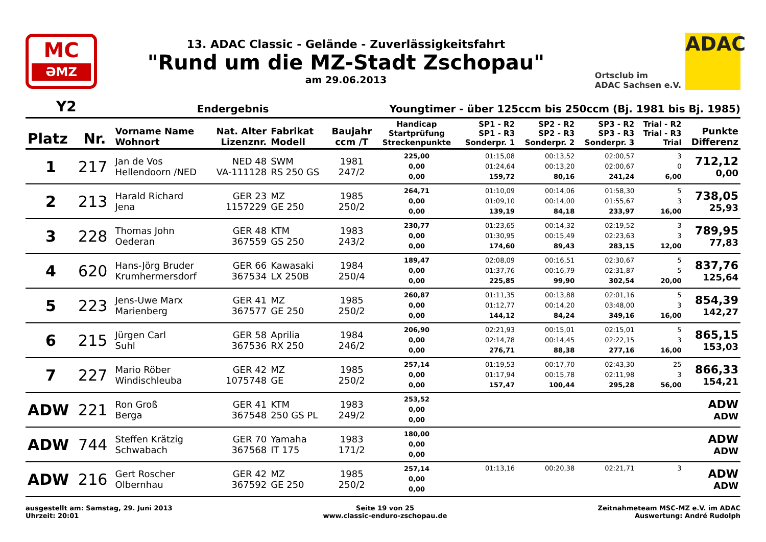MC
ƏMZ
13. ADAC Classic - Gelände - Zuverlässigkeitsfahrt
"Rund um die MZ-Stadt Zschopau"
am 29.06.2013
Ortsclub im
ADAC Sachsen e.V.
ADAC
Y2 Endergebnis Youngtimer - über 125ccm bis 250ccm (Bj. 1981 bis Bj. 1985)
| Platz | Nr. | Vorname Name Wohnort | Nat. Alter Lizenznr. | Fabrikat Modell | Baujahr ccm /T | Handicap Startprüfung Streckenpunkte | SP1 - R2 SP1 - R3 Sonderpr. 1 | SP2 - R2 SP2 - R3 Sonderpr. 2 | SP3 - R2 SP3 - R3 Sonderpr. 3 | Trial - R2 Trial - R3 Trial | Punkte Differenz |
| --- | --- | --- | --- | --- | --- | --- | --- | --- | --- | --- | --- |
| 1 | 217 | Jan de Vos Hellendoorn /NED | NED 48 VA-111128 | SWM RS 250 GS | 1981 247/2 | 225,00 0,00 0,00 | 01:15,08 01:24,64 159,72 | 00:13,52 00:13,20 80,16 | 02:00,57 02:00,67 241,24 | 3 0 6,00 | 712,12 0,00 |
| 2 | 213 | Harald Richard Jena | GER 23 1157229 | MZ GE 250 | 1985 250/2 | 264,71 0,00 0,00 | 01:10,09 01:09,10 139,19 | 00:14,06 00:14,00 84,18 | 01:58,30 01:55,67 233,97 | 5 3 16,00 | 738,05 25,93 |
| 3 | 228 | Thomas John Oederan | GER 48 367559 | KTM GS 250 | 1983 243/2 | 230,77 0,00 0,00 | 01:23,65 01:30,95 174,60 | 00:14,32 00:15,49 89,43 | 02:19,52 02:23,63 283,15 | 3 3 12,00 | 789,95 77,83 |
| 4 | 620 | Hans-Jörg Bruder Krumhermersdorf | GER 66 367534 | Kawasaki LX 250B | 1984 250/4 | 189,47 0,00 0,00 | 02:08,09 01:37,76 225,85 | 00:16,51 00:16,79 99,90 | 02:30,67 02:31,87 302,54 | 5 5 20,00 | 837,76 125,64 |
| 5 | 223 | Jens-Uwe Marx Marienberg | GER 41 367577 | MZ GE 250 | 1985 250/2 | 260,87 0,00 0,00 | 01:11,35 01:12,77 144,12 | 00:13,88 00:14,20 84,24 | 02:01,16 03:48,00 349,16 | 5 3 16,00 | 854,39 142,27 |
| 6 | 215 | Jürgen Carl Suhl | GER 58 367536 | Aprilia RX 250 | 1984 246/2 | 206,90 0,00 0,00 | 02:21,93 02:14,78 276,71 | 00:15,01 00:14,45 88,38 | 02:15,01 02:22,15 277,16 | 5 3 16,00 | 865,15 153,03 |
| 7 | 227 | Mario Röber Windischleuba | GER 42 1075748 | MZ GE | 1985 250/2 | 257,14 0,00 0,00 | 01:19,53 01:17,94 157,47 | 00:17,70 00:15,78 100,44 | 02:43,30 02:11,98 295,28 | 25 3 56,00 | 866,33 154,21 |
| ADW | 221 | Ron Groß Berga | GER 41 367548 | KTM 250 GS PL | 1983 249/2 | 253,52 0,00 0,00 | | | | | ADW ADW |
| ADW | 744 | Steffen Krätzig Schwabach | GER 70 367568 | Yamaha IT 175 | 1983 171/2 | 180,00 0,00 0,00 | | | | | ADW ADW |
| ADW | 216 | Gert Roscher Olbernhau | GER 42 367592 | MZ GE 250 | 1985 250/2 | 257,14 0,00 0,00 | 01:13,16 | 00:20,38 | 02:21,71 | 3 | ADW ADW |
ausgestellt am: Samstag, 29. Juni 2013
Uhrzeit: 20:01
Seite 19 von 25
www.classic-enduro-zschopau.de
Zeitnahmeteam MSC-MZ e.V. im ADAC
Auswertung: André Rudolph